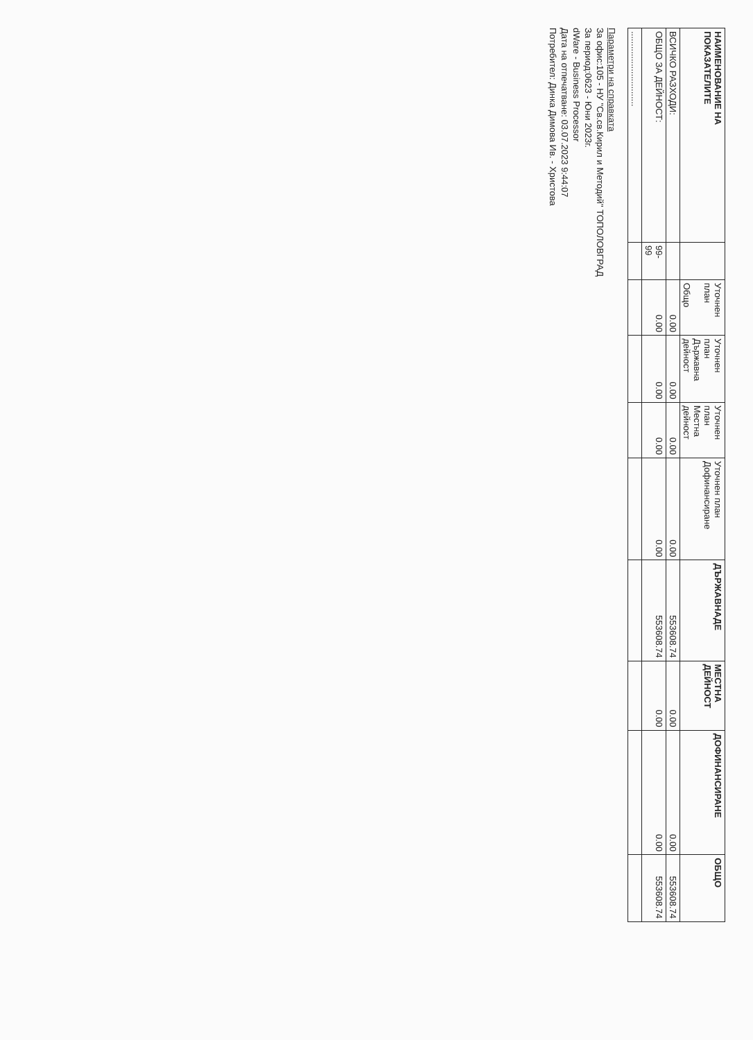| НАИМЕНОВАНИЕ НА ПОКАЗАТЕЛИТЕ | | Уточнен план Общо | Уточнен план Държавна дейност | Уточнен план Местна дейност | Уточнен план Дофинансиране | ДЪРЖАВНАДЕ | МЕСТНА ДЕЙНОСТ | ДОФИНАНСИРАНЕ | ОБЩО |
| --- | --- | --- | --- | --- | --- | --- | --- | --- | --- |
| ВСИЧКО РАЗХОДИ: | | 0.00 | 0.00 | 0.00 | 0.00 | 553608.74 | 0.00 | 0.00 | 553608.74 |
| ОБЩО ЗА ДЕЙНОСТ: | 99- 99 | 0.00 | 0.00 | 0.00 | 0.00 | 553608.74 | 0.00 | 0.00 | 553608.74 |
| .............................. | | | | | | | | | |
Параметри на справката
За офис:105 - НУ "Св.св.Кирил и Методий" ТОПОЛОВГРАД
За период:0623 - Юни 2023г.
dWare - Business Processor
Дата на отпечатване: 03.07.2023 9:44:07
Потребител: Динка Димова Ив. - Христова